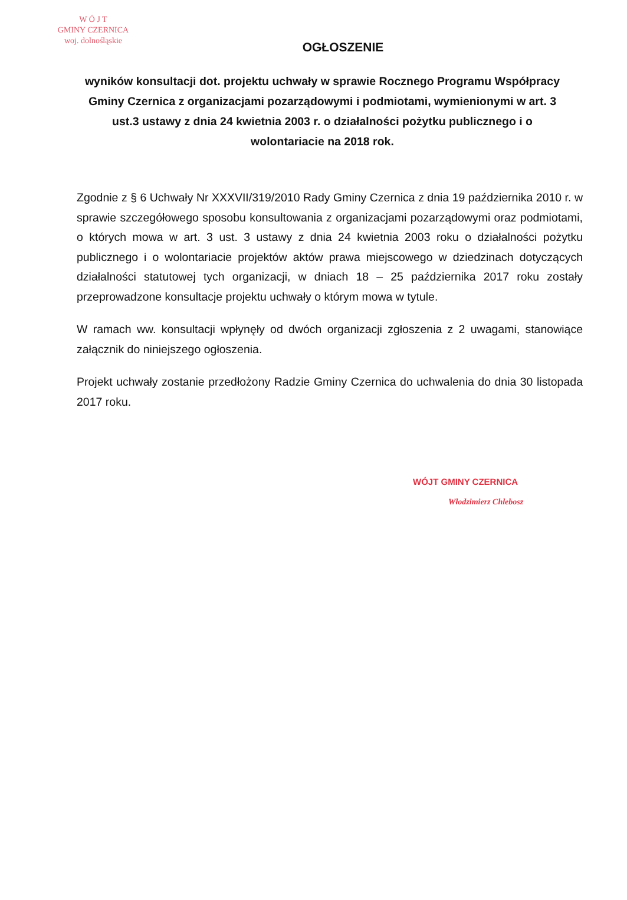W Ó J T
GMINY CZERNICA
woj. dolnośląskie
OGŁOSZENIE
wyników konsultacji dot. projektu uchwały w sprawie Rocznego Programu Współpracy Gminy Czernica z organizacjami pozarządowymi i podmiotami, wymienionymi w art. 3 ust.3 ustawy z dnia 24 kwietnia 2003 r. o działalności pożytku publicznego i o wolontariacie na 2018 rok.
Zgodnie z § 6 Uchwały Nr XXXVII/319/2010 Rady Gminy Czernica z dnia 19 października 2010 r. w sprawie szczegółowego sposobu konsultowania z organizacjami pozarządowymi oraz podmiotami, o których mowa w art. 3 ust. 3 ustawy z dnia 24 kwietnia 2003 roku o działalności pożytku publicznego i o wolontariacie projektów aktów prawa miejscowego w dziedzinach dotyczących działalności statutowej tych organizacji, w dniach 18 – 25 października 2017 roku zostały przeprowadzone konsultacje projektu uchwały o którym mowa w tytule.
W ramach ww. konsultacji wpłynęły od dwóch organizacji zgłoszenia z 2 uwagami, stanowiące załącznik do niniejszego ogłoszenia.
Projekt uchwały zostanie przedłożony Radzie Gminy Czernica do uchwalenia do dnia 30 listopada 2017 roku.
WÓJT GMINY CZERNICA
Włodzimierz Chlebosz